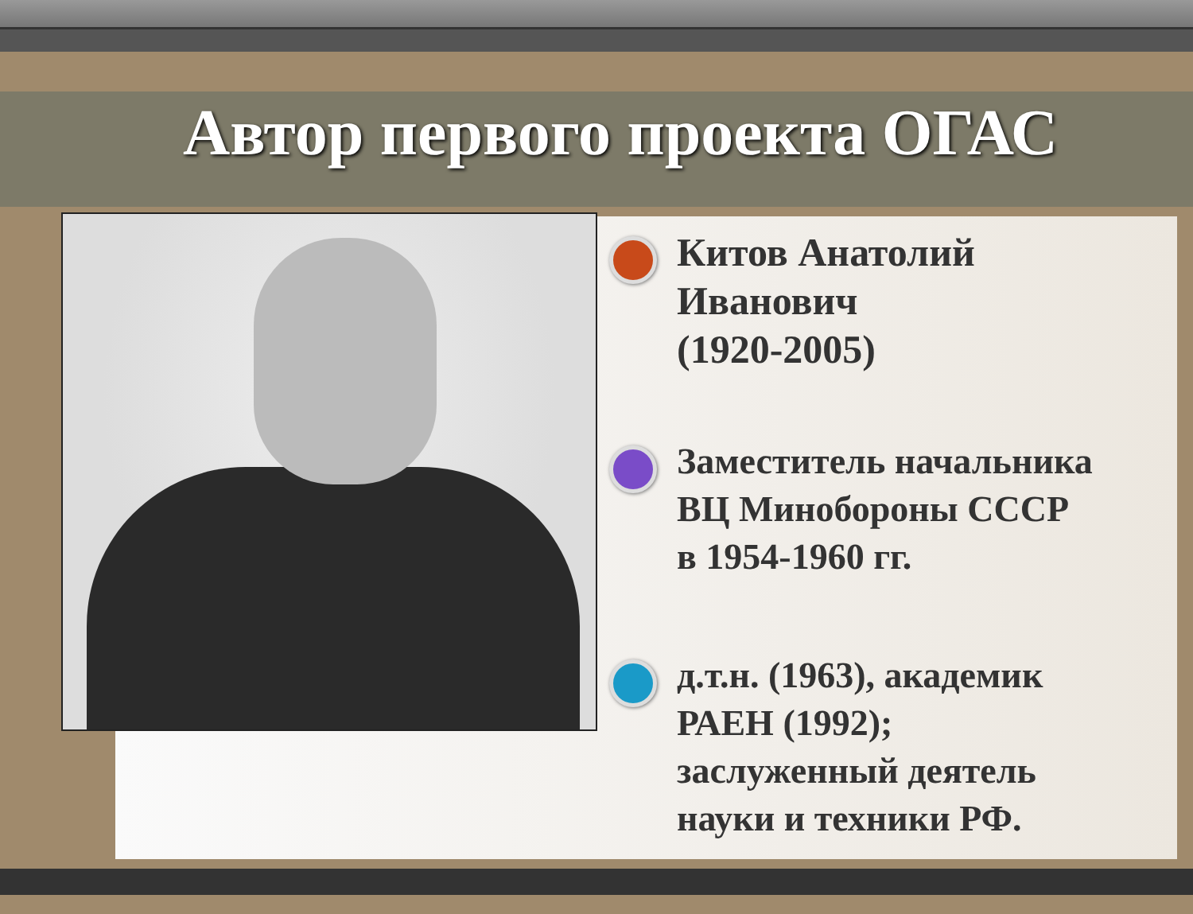Автор первого проекта ОГАС
Китов Анатолий
Иванович
(1920-2005)
Заместитель начальника
ВЦ Минобороны СССР
в 1954-1960 гг.
д.т.н. (1963), академик
РАЕН (1992);
заслуженный деятель
науки и техники РФ.